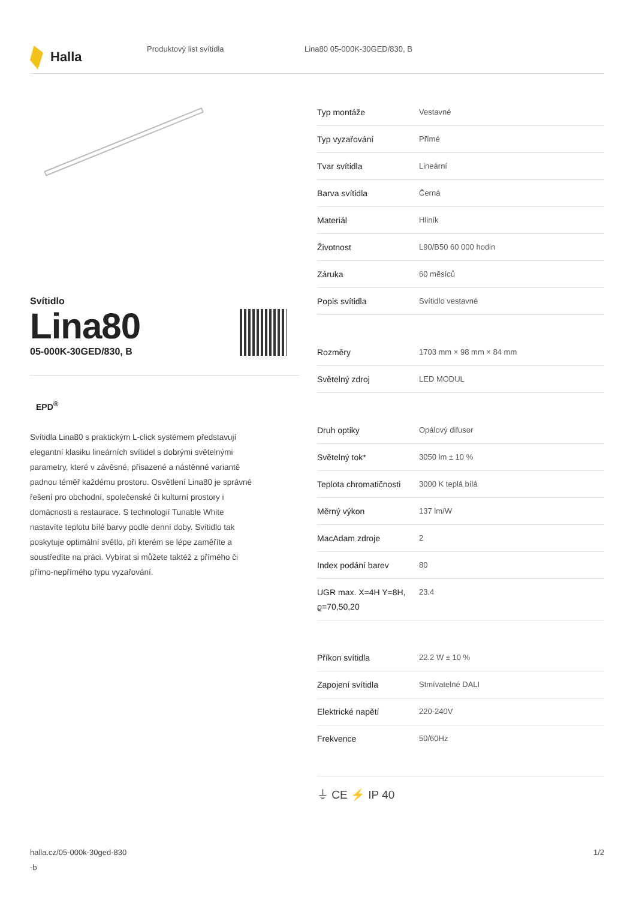Halla
Produktový list svítidla Lina80 05-000K-30GED/830, B
Svítidlo
Lina80
05-000K-30GED/830, B
EPD<sup>®</sup>
Svítidla Lina80 s praktickým L-click systémem představují elegantní klasiku lineárních svítidel s dobrými světelnými parametry, které v závěsné, přisazené a nástěnné variantě padnou téměř každému prostoru. Osvětlení Lina80 je správné řešení pro obchodní, společenské či kulturní prostory i domácnosti a restaurace. S technologií Tunable White nastavíte teplotu bílé barvy podle denní doby. Svítidlo tak poskytuje optimální světlo, při kterém se lépe zaměříte a soustředíte na práci. Vybírat si můžete taktéž z přímého či přímo-nepřímého typu vyzařování.
| Typ montáže | Vestavné |
| Typ vyzařování | Přímé |
| Tvar svítidla | Lineární |
| Barva svítidla | Černá |
| Materiál | Hliník |
| Životnost | L90/B50 60 000 hodin |
| Záruka | 60 měsíců |
| Popis svítidla | Svítidlo vestavné |
| Rozměry | 1703 mm × 98 mm × 84 mm |
| Světelný zdroj | LED MODUL |
| Druh optiky | Opálový difusor |
| Světelný tok* | 3050 lm ± 10 % |
| Teplota chromatičnosti | 3000 K teplá bílá |
| Měrný výkon | 137 lm/W |
| MacAdam zdroje | 2 |
| Index podání barev | 80 |
| UGR max. X=4H Y=8H, ϱ=70,50,20 | 23.4 |
| Příkon svítidla | 22.2 W ± 10 % |
| Zapojení svítidla | Stmívatelné DALI |
| Elektrické napětí | 220-240V |
| Frekvence | 50/60Hz |
⏚ CE ⚡ IP 40
halla.cz/05-000k-30ged-830
-b
1/2